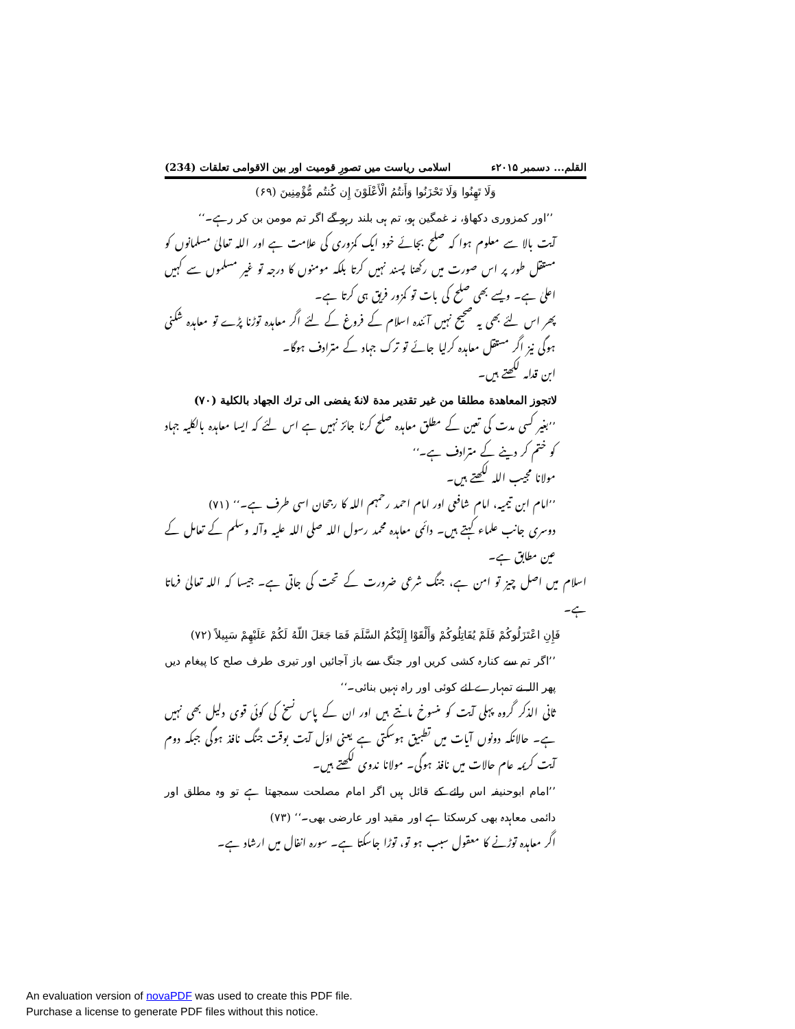القلم... دسمبر ۲۰۱۵ء اسلامی ریاست میں تصورِ قومیت اور بین الاقوامی تعلقات (234)
وَلَا تَهِنُوا وَلَا تَحْزَنُوا وَأَنتُمُ الْأَعْلَوْنَ إِن كُنتُم مُّؤْمِنِينَ (۶۹)
’’اور کمزوری دکھاؤ، نہ غمگین ہو، تم ہی بلند رہو گے اگر تم مومن بن کر رہے۔‘‘
آیت بالا سے معلوم ہوا کہ صلح بجائے خود ایک کمزوری کی علامت ہے اور اللہ تعالیٰ مسلمانوں کو مستقل طور پر اس صورت میں رکھنا پسند نہیں کرتا بلکہ مومنوں کا درجہ تو غیر مسلموں سے کہیں اعلیٰ ہے۔ ویسے بھی صلح کی بات تو کمزور فریق ہی کرتا ہے۔
پھر اس لئے بھی یہ صحیح نہیں آئندہ اسلام کے فروغ کے لئے اگر معاہدہ توڑنا پڑے تو معاہدہ شکنی ہوگی نیز اگر مستقل معاہدہ کرلیا جائے تو ترک جہاد کے مترادف ہوگا۔
ابن قدامہ لکھتے ہیں۔
لاتجوز المعاهدة مطلقا من غير تقدير مدة لانهٗ يفضى الى ترك الجهاد بالكلية (۷۰)
’’بغیر کسی مدت کی تعین کے مطلق معاہدہ صلح کرنا جائز نہیں ہے اس لئے کہ ایسا معاہدہ بالکلیہ جہاد کو ختم کر دینے کے مترادف ہے۔‘‘
مولانا مجیب اللہ لکھتے ہیں۔
’’امام ابن تیمیہ، امام شافعی اور امام احمد رحمہم اللہ کا رجحان اسی طرف ہے۔‘‘ (۷۱)
دوسری جانب علماء کہتے ہیں۔ دائمی معاہدہ محمد رسول اللہ صلی اللہ علیہ وآلہ وسلم کے تعامل کے عین مطابق ہے۔
اسلام میں اصل چیز تو امن ہے، جنگ شرعی ضرورت کے تحت کی جاتی ہے۔ جیسا کہ اللہ تعالیٰ فرماتا ہے۔
فَإِنِ اعْتَزَلُوكُمْ فَلَمْ يُقَاتِلُوكُمْ وَأَلْقَوْا إِلَيْكُمُ السَّلَمَ فَمَا جَعَلَ اللّهُ لَكُمْ عَلَيْهِمْ سَبِيلاً (۷۲)
’’اگر تم سے کنارہ کشی کریں اور جنگ سے باز آجائیں اور تیری طرف صلح کا پیغام دیں پھر اللہ نے تمہارے لئے کوئی اور راہ نہیں بنائی۔‘‘
ثانی الذکر گروہ پہلی آیت کو منسوخ مانتے ہیں اور ان کے پاس نسخ کی کوئی قوی دلیل بھی نہیں ہے۔ حالانکہ دونوں آیات میں تطبیق ہوسکتی ہے یعنی اوّل آیت بوقت جنگ نافذ ہوگی جبکہ دوم آیت کریمہ عام حالات میں نافذ ہوگی۔ مولانا ندوی لکھتے ہیں۔
’’امام ابوحنیفہ اس رائے کے قائل ہیں اگر امام مصلحت سمجھتا ہے تو وہ مطلق اور دائمی معاہدہ بھی کرسکتا ہے اور مقید اور عارضی بھی۔‘‘ (۷۳)
اگر معاہدہ توڑنے کا معقول سبب ہو تو، توڑا جاسکتا ہے۔ سورہ انفال میں ارشاد ہے۔
An evaluation version of novaPDF was used to create this PDF file.
Purchase a license to generate PDF files without this notice.